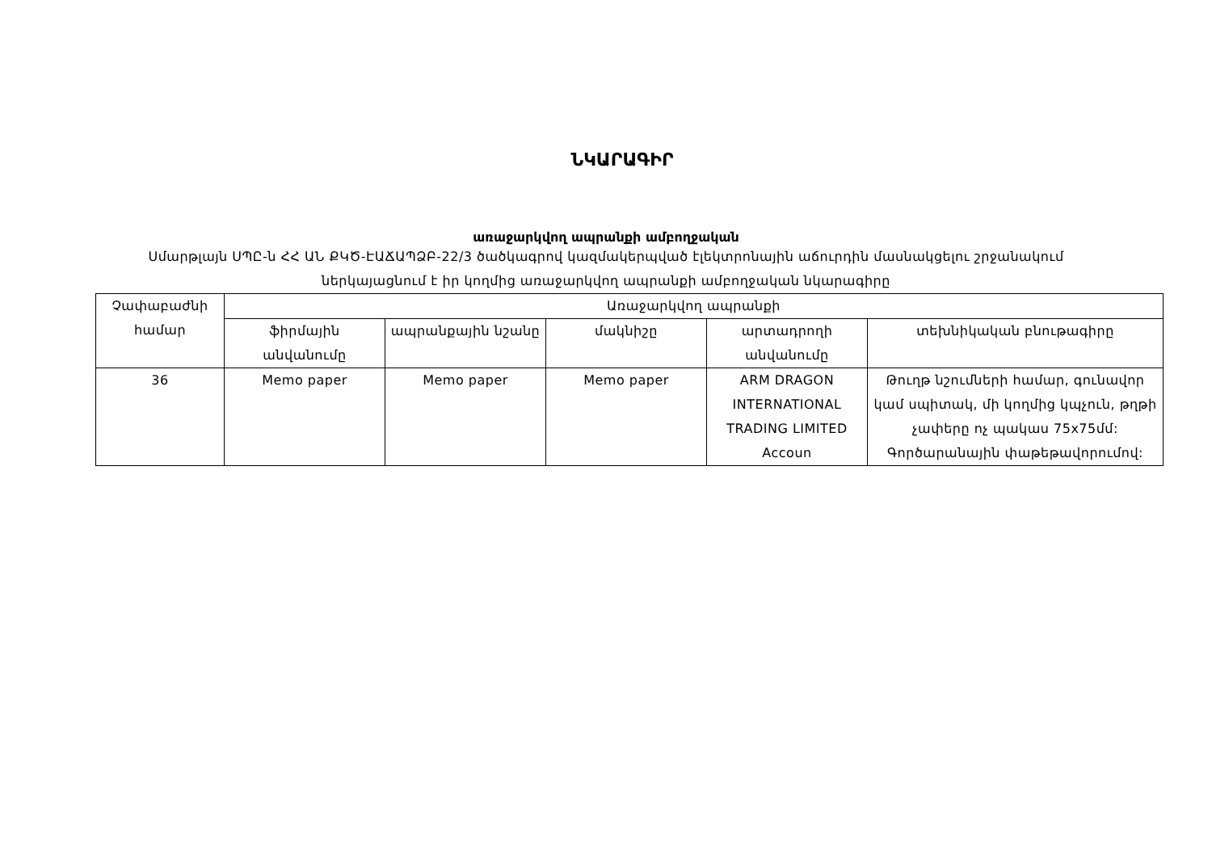ՆԿԱՐԱԳԻՐ
առաջարկվող ապրանքի ամբողջական
Սմարթլայն ՍՊԸ-ն ՀՀ ԱՆ ՔԿԾ-ԷԱՃԱՊՁԲ-22/3 ծածկագրով կազմակերպված էլեկտրոնային աճուրդին մասնակցելու շրջանակում ներկայացնում է իր կողմից առաջարկվող ապրանքի ամբողջական նկարագիրը
| Չափաբաժնի համար | Առաջարկվող ապրանքի | | | | |
| --- | --- | --- | --- | --- | --- |
| | ֆիրմային անվանումը | ապրանքային նշանը | մակնիշը | արտադրողի անվանումը | տեխնիկական բնութագիրը |
| 36 | Memo paper | Memo paper | Memo paper | ARM DRAGON INTERNATIONAL TRADING LIMITED Accoun | Թուղթ նշումների համար, գունավոր կամ սպիտակ, մի կողմից կպչուն, թղթի չափերը ոչ պակաս 75x75մմ: Գործարանային փաթեթավորումով: |